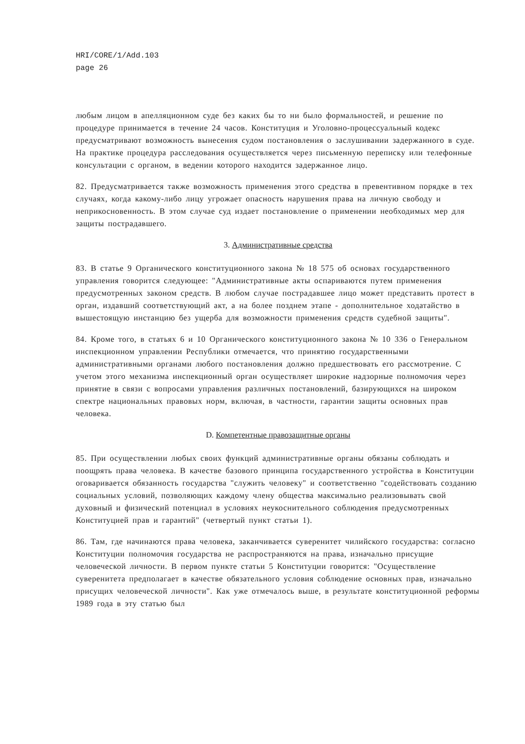HRI/CORE/1/Add.103
page 26
любым лицом в апелляционном суде без каких бы то ни было формальностей, и решение по процедуре принимается в течение 24 часов. Конституция и Уголовно-процессуальный кодекс предусматривают возможность вынесения судом постановления о заслушивании задержанного в суде. На практике процедура расследования осуществляется через письменную переписку или телефонные консультации с органом, в ведении которого находится задержанное лицо.
82. Предусматривается также возможность применения этого средства в превентивном порядке в тех случаях, когда какому-либо лицу угрожает опасность нарушения права на личную свободу и неприкосновенность. В этом случае суд издает постановление о применении необходимых мер для защиты пострадавшего.
3. Административные средства
83. В статье 9 Органического конституционного закона № 18 575 об основах государственного управления говорится следующее: "Административные акты оспариваются путем применения предусмотренных законом средств. В любом случае пострадавшее лицо может представить протест в орган, издавший соответствующий акт, а на более позднем этапе - дополнительное ходатайство в вышестоящую инстанцию без ущерба для возможности применения средств судебной защиты".
84. Кроме того, в статьях 6 и 10 Органического конституционного закона № 10 336 о Генеральном инспекционном управлении Республики отмечается, что принятию государственными административными органами любого постановления должно предшествовать его рассмотрение. С учетом этого механизма инспекционный орган осуществляет широкие надзорные полномочия через принятие в связи с вопросами управления различных постановлений, базирующихся на широком спектре национальных правовых норм, включая, в частности, гарантии защиты основных прав человека.
D. Компетентные правозащитные органы
85. При осуществлении любых своих функций административные органы обязаны соблюдать и поощрять права человека. В качестве базового принципа государственного устройства в Конституции оговаривается обязанность государства "служить человеку" и соответственно "содействовать созданию социальных условий, позволяющих каждому члену общества максимально реализовывать свой духовный и физический потенциал в условиях неукоснительного соблюдения предусмотренных Конституцией прав и гарантий" (четвертый пункт статьи 1).
86. Там, где начинаются права человека, заканчивается суверенитет чилийского государства: согласно Конституции полномочия государства не распространяются на права, изначально присущие человеческой личности. В первом пункте статьи 5 Конституции говорится: "Осуществление суверенитета предполагает в качестве обязательного условия соблюдение основных прав, изначально присущих человеческой личности". Как уже отмечалось выше, в результате конституционной реформы 1989 года в эту статью был